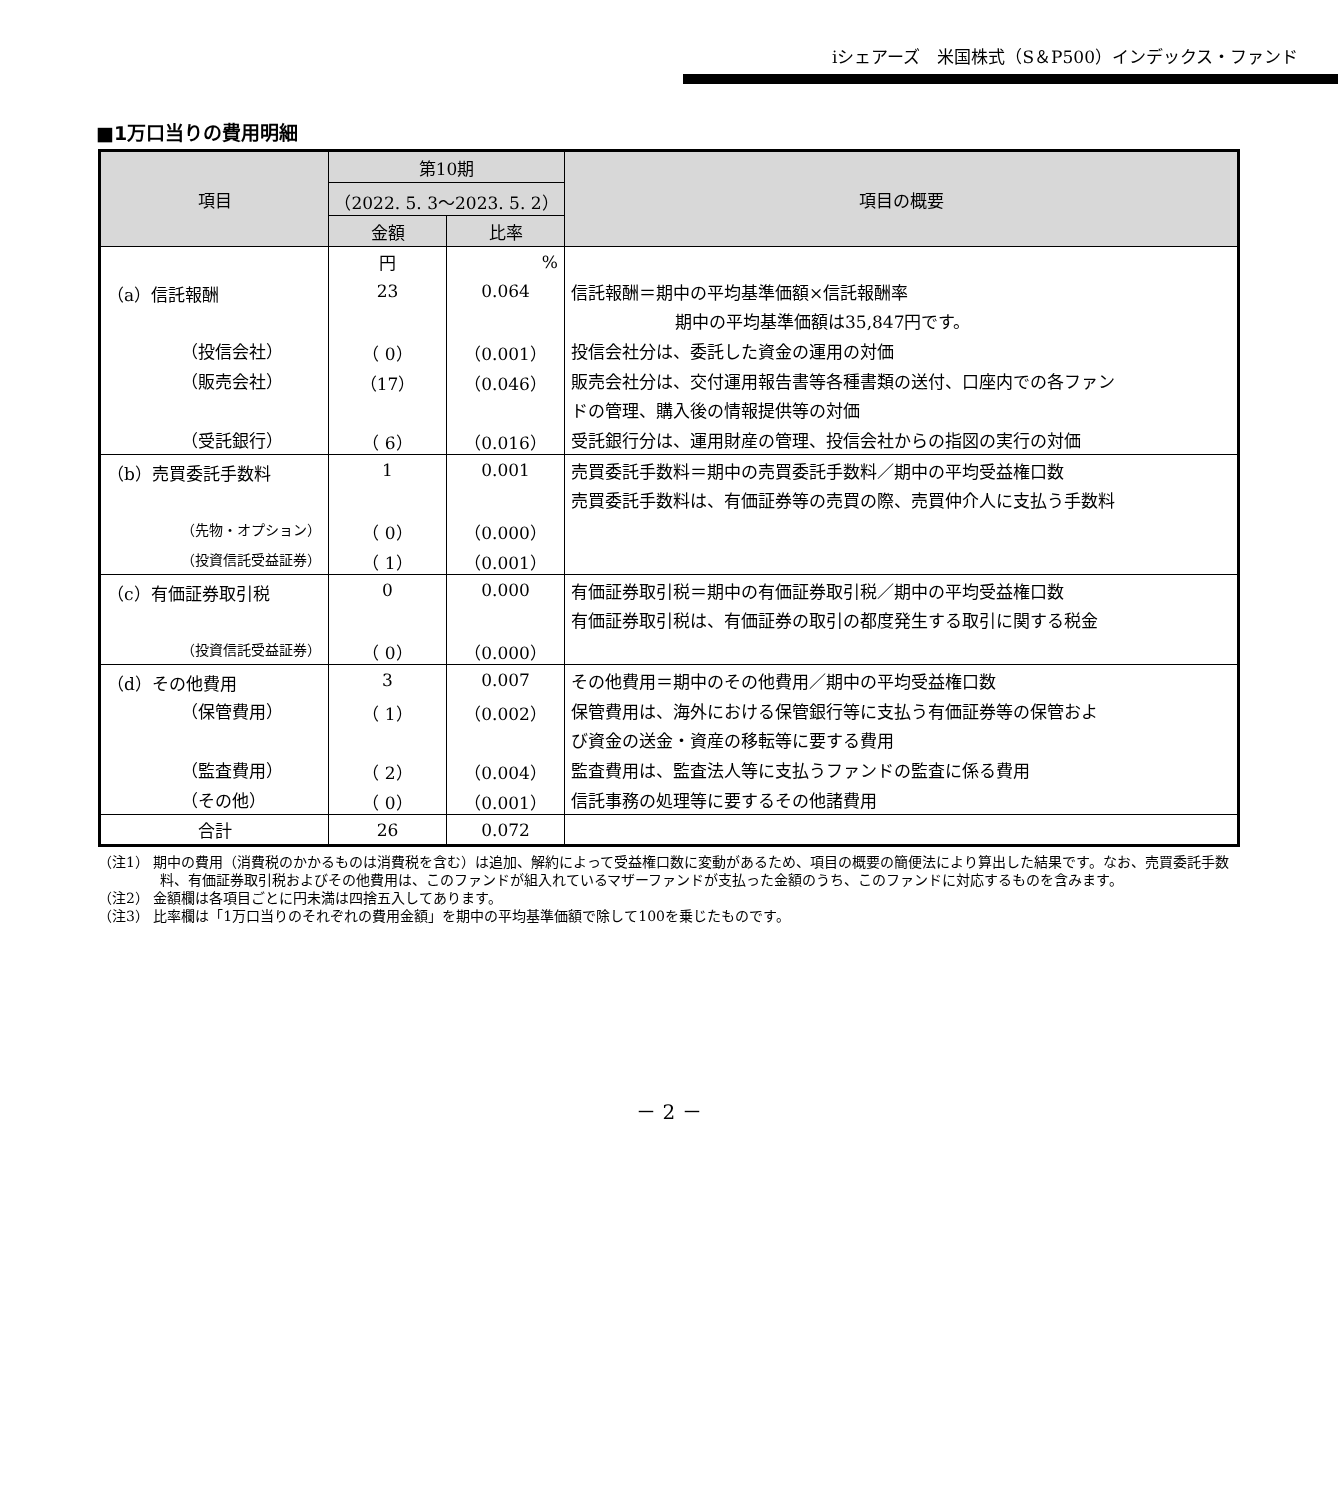iシェアーズ　米国株式（S＆P500）インデックス・ファンド
■1万口当りの費用明細
| 項目 | 第10期 | | 項目の概要 |
| --- | --- | --- | --- |
| | （2022. 5. 3～2023. 5. 2） | | |
| | 金額 | 比率 | |
| | 円 | % | |
| （a）信託報酬 | 23 | 0.064 | 信託報酬＝期中の平均基準価額×信託報酬率 |
| | | | 期中の平均基準価額は35,847円です。 |
| （投信会社） | （ 0） | （0.001） | 投信会社分は、委託した資金の運用の対価 |
| （販売会社） | （17） | （0.046） | 販売会社分は、交付運用報告書等各種書類の送付、口座内での各ファン |
| | | | ドの管理、購入後の情報提供等の対価 |
| （受託銀行） | （ 6） | （0.016） | 受託銀行分は、運用財産の管理、投信会社からの指図の実行の対価 |
| （b）売買委託手数料 | 1 | 0.001 | 売買委託手数料＝期中の売買委託手数料／期中の平均受益権口数 |
| | | | 売買委託手数料は、有価証券等の売買の際、売買仲介人に支払う手数料 |
| （先物・オプション） | （ 0） | （0.000） | |
| （投資信託受益証券） | （ 1） | （0.001） | |
| （c）有価証券取引税 | 0 | 0.000 | 有価証券取引税＝期中の有価証券取引税／期中の平均受益権口数 |
| | | | 有価証券取引税は、有価証券の取引の都度発生する取引に関する税金 |
| （投資信託受益証券） | （ 0） | （0.000） | |
| （d）その他費用 | 3 | 0.007 | その他費用＝期中のその他費用／期中の平均受益権口数 |
| （保管費用） | （ 1） | （0.002） | 保管費用は、海外における保管銀行等に支払う有価証券等の保管およ |
| | | | び資金の送金・資産の移転等に要する費用 |
| （監査費用） | （ 2） | （0.004） | 監査費用は、監査法人等に支払うファンドの監査に係る費用 |
| （その他） | （ 0） | （0.001） | 信託事務の処理等に要するその他諸費用 |
| 合計 | 26 | 0.072 | |
（注1） 期中の費用（消費税のかかるものは消費税を含む）は追加、解約によって受益権口数に変動があるため、項目の概要の簡便法により算出した結果です。なお、売買委託手数料、有価証券取引税およびその他費用は、このファンドが組入れているマザーファンドが支払った金額のうち、このファンドに対応するものを含みます。
（注2） 金額欄は各項目ごとに円未満は四捨五入してあります。
（注3） 比率欄は「1万口当りのそれぞれの費用金額」を期中の平均基準価額で除して100を乗じたものです。
－ 2 －